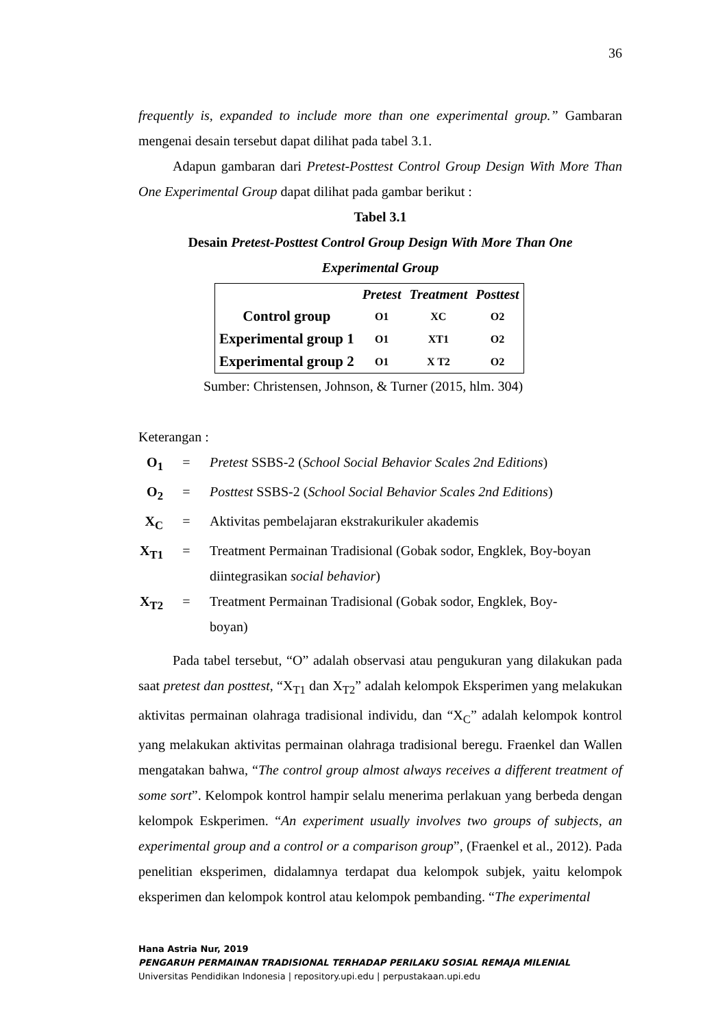36
frequently is, expanded to include more than one experimental group.” Gambaran mengenai desain tersebut dapat dilihat pada tabel 3.1.
Adapun gambaran dari Pretest-Posttest Control Group Design With More Than One Experimental Group dapat dilihat pada gambar berikut :
Tabel 3.1
Desain Pretest-Posttest Control Group Design With More Than One
Experimental Group
| | Pretest | Treatment | Posttest |
| --- | --- | --- | --- |
| Control group | O1 | XC | O2 |
| Experimental group 1 | O1 | XT1 | O2 |
| Experimental group 2 | O1 | X T2 | O2 |
Sumber: Christensen, Johnson, & Turner (2015, hlm. 304)
Keterangan :
O<sub>1</sub> = Pretest SSBS-2 (School Social Behavior Scales 2nd Editions)
O<sub>2</sub> = Posttest SSBS-2 (School Social Behavior Scales 2nd Editions)
X<sub>C</sub> = Aktivitas pembelajaran ekstrakurikuler akademis
X<sub>T1</sub> = Treatment Permainan Tradisional (Gobak sodor, Engklek, Boy-boyan diintegrasikan social behavior)
X<sub>T2</sub> = Treatment Permainan Tradisional (Gobak sodor, Engklek, Boy-boyan)
Pada tabel tersebut, “O” adalah observasi atau pengukuran yang dilakukan pada saat pretest dan posttest, “X<sub>T1</sub> dan X<sub>T2</sub>” adalah kelompok Eksperimen yang melakukan aktivitas permainan olahraga tradisional individu, dan “X<sub>C</sub>” adalah kelompok kontrol yang melakukan aktivitas permainan olahraga tradisional beregu. Fraenkel dan Wallen mengatakan bahwa, “The control group almost always receives a different treatment of some sort”. Kelompok kontrol hampir selalu menerima perlakuan yang berbeda dengan kelompok Eskperimen. “An experiment usually involves two groups of subjects, an experimental group and a control or a comparison group”, (Fraenkel et al., 2012). Pada penelitian eksperimen, didalamnya terdapat dua kelompok subjek, yaitu kelompok eksperimen dan kelompok kontrol atau kelompok pembanding. “The experimental
Hana Astria Nur, 2019
PENGARUH PERMAINAN TRADISIONAL TERHADAP PERILAKU SOSIAL REMAJA MILENIAL
Universitas Pendidikan Indonesia | repository.upi.edu | perpustakaan.upi.edu